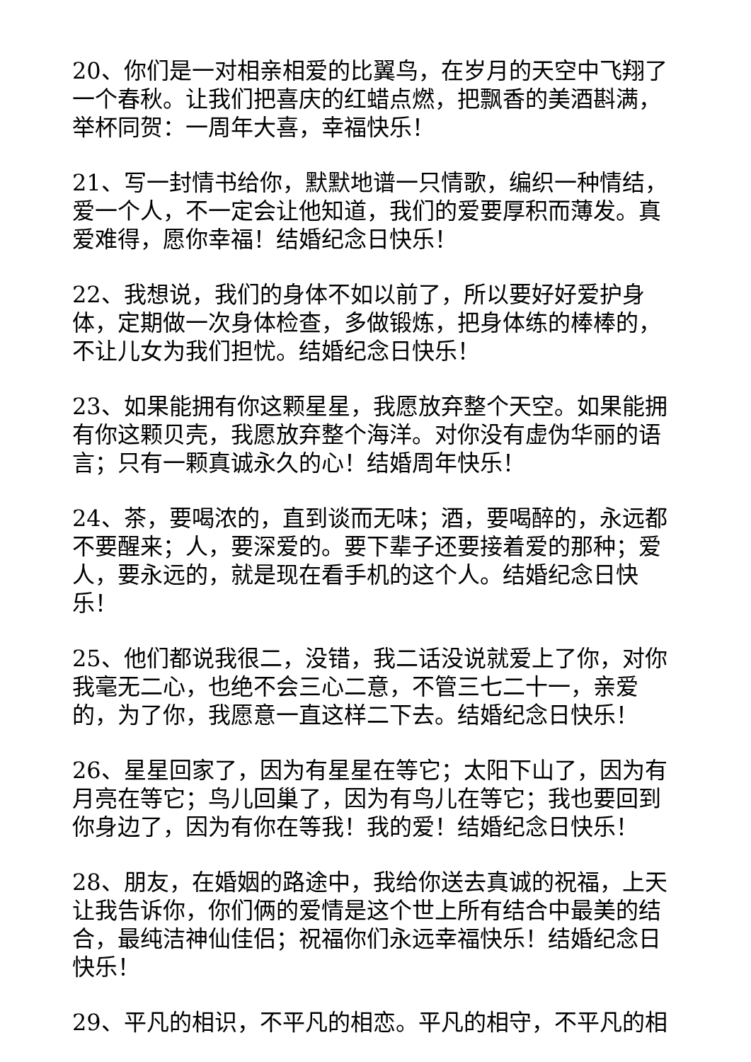20、你们是一对相亲相爱的比翼鸟，在岁月的天空中飞翔了一个春秋。让我们把喜庆的红蜡点燃，把飘香的美酒斟满，举杯同贺：一周年大喜，幸福快乐！
21、写一封情书给你，默默地谱一只情歌，编织一种情结，爱一个人，不一定会让他知道，我们的爱要厚积而薄发。真爱难得，愿你幸福！结婚纪念日快乐！
22、我想说，我们的身体不如以前了，所以要好好爱护身体，定期做一次身体检查，多做锻炼，把身体练的棒棒的，不让儿女为我们担忧。结婚纪念日快乐！
23、如果能拥有你这颗星星，我愿放弃整个天空。如果能拥有你这颗贝壳，我愿放弃整个海洋。对你没有虚伪华丽的语言；只有一颗真诚永久的心！结婚周年快乐！
24、茶，要喝浓的，直到谈而无味；酒，要喝醉的，永远都不要醒来；人，要深爱的。要下辈子还要接着爱的那种；爱人，要永远的，就是现在看手机的这个人。结婚纪念日快乐！
25、他们都说我很二，没错，我二话没说就爱上了你，对你我毫无二心，也绝不会三心二意，不管三七二十一，亲爱的，为了你，我愿意一直这样二下去。结婚纪念日快乐！
26、星星回家了，因为有星星在等它；太阳下山了，因为有月亮在等它；鸟儿回巢了，因为有鸟儿在等它；我也要回到你身边了，因为有你在等我！我的爱！结婚纪念日快乐！
28、朋友，在婚姻的路途中，我给你送去真诚的祝福，上天让我告诉你，你们俩的爱情是这个世上所有结合中最美的结合，最纯洁神仙佳侣；祝福你们永远幸福快乐！结婚纪念日快乐！
29、平凡的相识，不平凡的相恋。平凡的相守，不平凡的相